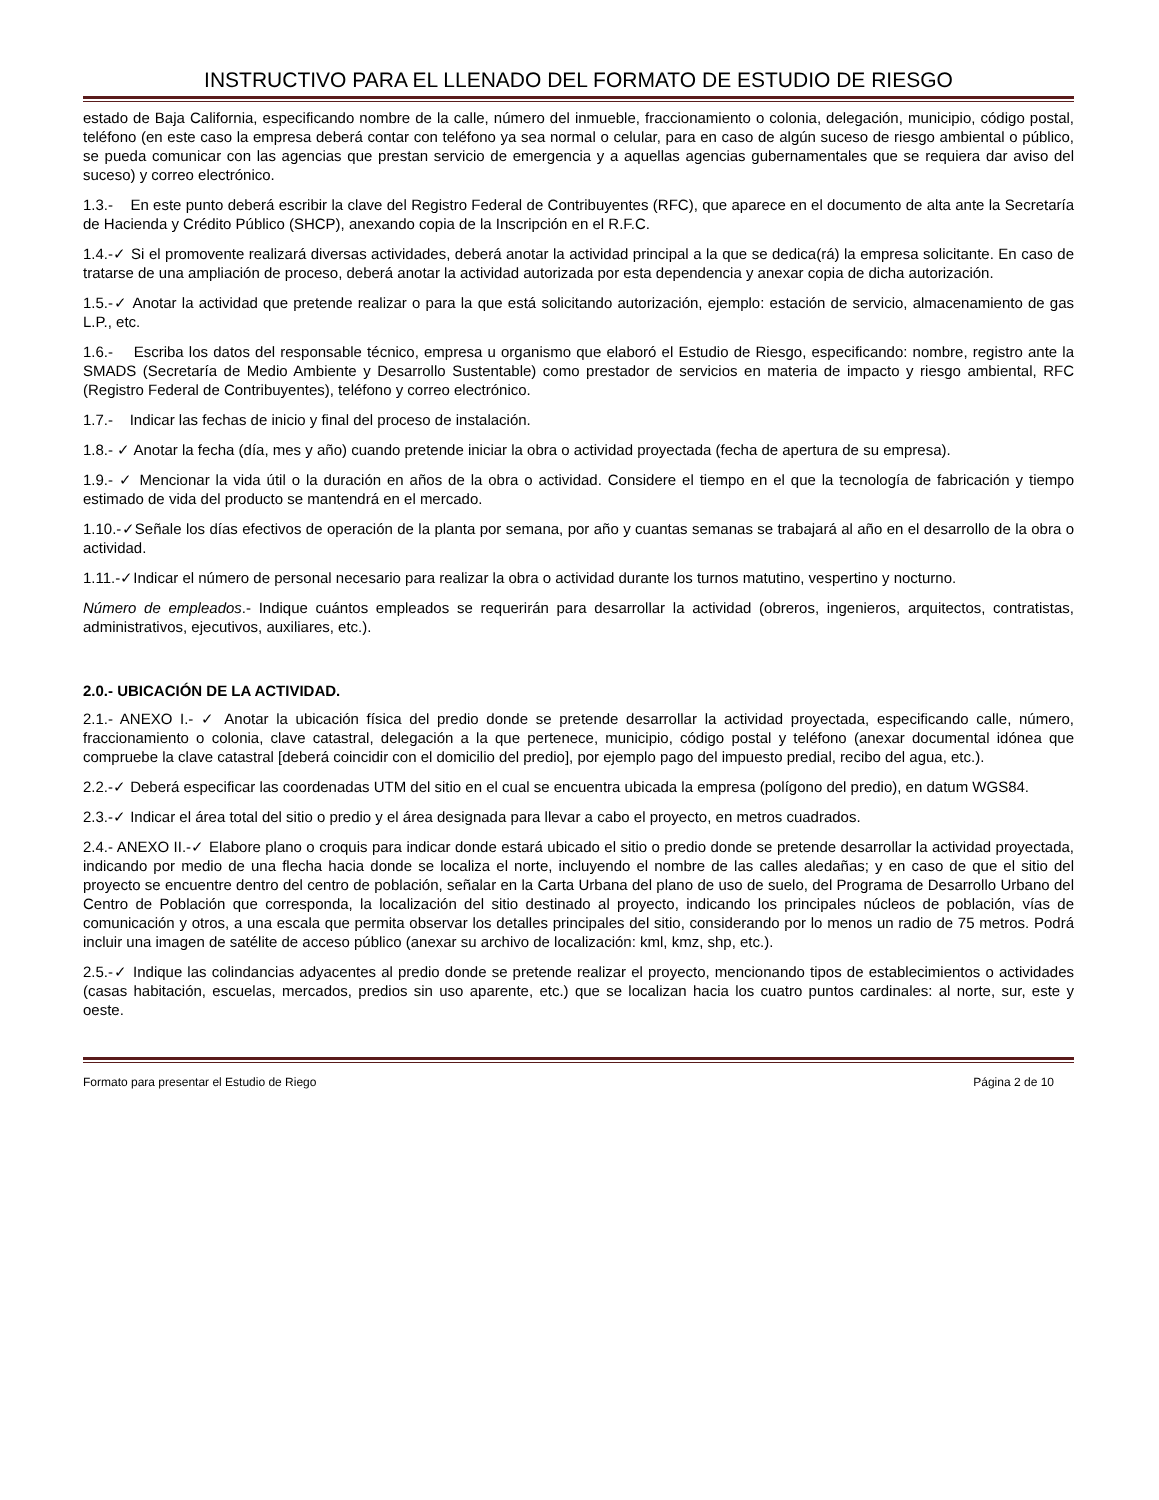INSTRUCTIVO PARA EL LLENADO DEL FORMATO DE ESTUDIO DE RIESGO
estado de Baja California, especificando nombre de la calle, número del inmueble, fraccionamiento o colonia, delegación, municipio, código postal, teléfono (en este caso la empresa deberá contar con teléfono ya sea normal o celular, para en caso de algún suceso de riesgo ambiental o público, se pueda comunicar con las agencias que prestan servicio de emergencia y a aquellas agencias gubernamentales que se requiera dar aviso del suceso) y correo electrónico.
1.3.- En este punto deberá escribir la clave del Registro Federal de Contribuyentes (RFC), que aparece en el documento de alta ante la Secretaría de Hacienda y Crédito Público (SHCP), anexando copia de la Inscripción en el R.F.C.
1.4.-✓ Si el promovente realizará diversas actividades, deberá anotar la actividad principal a la que se dedica(rá) la empresa solicitante. En caso de tratarse de una ampliación de proceso, deberá anotar la actividad autorizada por esta dependencia y anexar copia de dicha autorización.
1.5.-✓ Anotar la actividad que pretende realizar o para la que está solicitando autorización, ejemplo: estación de servicio, almacenamiento de gas L.P., etc.
1.6.- Escriba los datos del responsable técnico, empresa u organismo que elaboró el Estudio de Riesgo, especificando: nombre, registro ante la SMADS (Secretaría de Medio Ambiente y Desarrollo Sustentable) como prestador de servicios en materia de impacto y riesgo ambiental, RFC (Registro Federal de Contribuyentes), teléfono y correo electrónico.
1.7.- Indicar las fechas de inicio y final del proceso de instalación.
1.8.- ✓ Anotar la fecha (día, mes y año) cuando pretende iniciar la obra o actividad proyectada (fecha de apertura de su empresa).
1.9.- ✓ Mencionar la vida útil o la duración en años de la obra o actividad. Considere el tiempo en el que la tecnología de fabricación y tiempo estimado de vida del producto se mantendrá en el mercado.
1.10.-✓Señale los días efectivos de operación de la planta por semana, por año y cuantas semanas se trabajará al año en el desarrollo de la obra o actividad.
1.11.-✓Indicar el número de personal necesario para realizar la obra o actividad durante los turnos matutino, vespertino y nocturno.
Número de empleados.- Indique cuántos empleados se requerirán para desarrollar la actividad (obreros, ingenieros, arquitectos, contratistas, administrativos, ejecutivos, auxiliares, etc.).
2.0.- UBICACIÓN DE LA ACTIVIDAD.
2.1.- ANEXO I.- ✓ Anotar la ubicación física del predio donde se pretende desarrollar la actividad proyectada, especificando calle, número, fraccionamiento o colonia, clave catastral, delegación a la que pertenece, municipio, código postal y teléfono (anexar documental idónea que compruebe la clave catastral [deberá coincidir con el domicilio del predio], por ejemplo pago del impuesto predial, recibo del agua, etc.).
2.2.-✓ Deberá especificar las coordenadas UTM del sitio en el cual se encuentra ubicada la empresa (polígono del predio), en datum WGS84.
2.3.-✓ Indicar el área total del sitio o predio y el área designada para llevar a cabo el proyecto, en metros cuadrados.
2.4.- ANEXO II.-✓ Elabore plano o croquis para indicar donde estará ubicado el sitio o predio donde se pretende desarrollar la actividad proyectada, indicando por medio de una flecha hacia donde se localiza el norte, incluyendo el nombre de las calles aledañas; y en caso de que el sitio del proyecto se encuentre dentro del centro de población, señalar en la Carta Urbana del plano de uso de suelo, del Programa de Desarrollo Urbano del Centro de Población que corresponda, la localización del sitio destinado al proyecto, indicando los principales núcleos de población, vías de comunicación y otros, a una escala que permita observar los detalles principales del sitio, considerando por lo menos un radio de 75 metros. Podrá incluir una imagen de satélite de acceso público (anexar su archivo de localización: kml, kmz, shp, etc.).
2.5.-✓ Indique las colindancias adyacentes al predio donde se pretende realizar el proyecto, mencionando tipos de establecimientos o actividades (casas habitación, escuelas, mercados, predios sin uso aparente, etc.) que se localizan hacia los cuatro puntos cardinales: al norte, sur, este y oeste.
Formato para presentar el Estudio de Riego Página 2 de 10